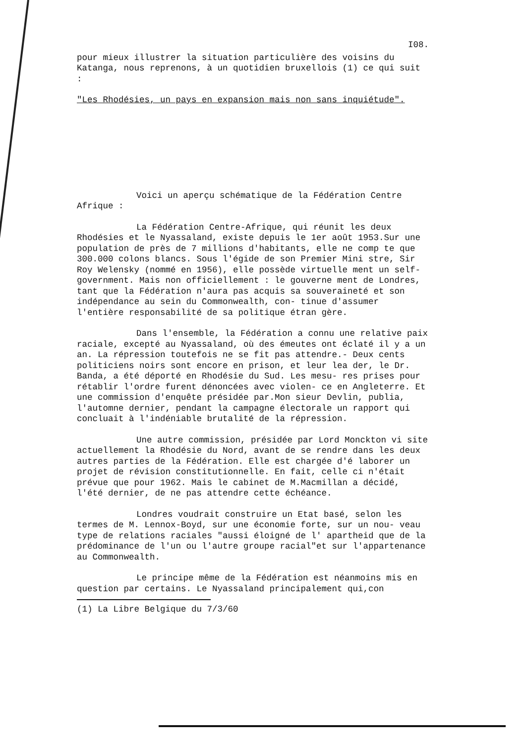I08.
pour mieux illustrer la situation particulière des voisins du Katanga, nous reprenons, à un quotidien bruxellois (1) ce qui suit :
"Les Rhodésies, un pays en expansion mais non sans inquiétude".
Voici un aperçu schématique de la Fédération Centre Afrique :
La Fédération Centre-Afrique, qui réunit les deux Rhodésies et le Nyassaland, existe depuis le 1er août 1953.Sur une population de près de 7 millions d'habitants, elle ne comp te que 300.000 colons blancs. Sous l'égide de son Premier Mini stre, Sir Roy Welensky (nommé en 1956), elle possède virtuelle ment un self-government. Mais non officiellement : le gouverne ment de Londres, tant que la Fédération n'aura pas acquis sa souveraineté et son indépendance au sein du Commonwealth, con- tinue d'assumer l'entière responsabilité de sa politique étran gère.
Dans l'ensemble, la Fédération a connu une relative paix raciale, excepté au Nyassaland, où des émeutes ont éclaté il y a un an. La répression toutefois ne se fit pas attendre.- Deux cents politiciens noirs sont encore en prison, et leur lea der, le Dr. Banda, a été déporté en Rhodésie du Sud. Les mesu- res prises pour rétablir l'ordre furent dénoncées avec violen- ce en Angleterre. Et une commission d'enquête présidée par.Mon sieur Devlin, publia, l'automne dernier, pendant la campagne électorale un rapport qui concluait à l'indéniable brutalité de la répression.
Une autre commission, présidée par Lord Monckton vi site actuellement la Rhodésie du Nord, avant de se rendre dans les deux autres parties de la Fédération. Elle est chargée d'é laborer un projet de révision constitutionnelle. En fait, celle ci n'était prévue que pour 1962. Mais le cabinet de M.Macmillan a décidé, l'été dernier, de ne pas attendre cette échéance.
Londres voudrait construire un Etat basé, selon les termes de M. Lennox-Boyd, sur une économie forte, sur un nou- veau type de relations raciales "aussi éloigné de l' apartheid que de la prédominance de l'un ou l'autre groupe racial"et sur l'appartenance au Commonwealth.
Le principe même de la Fédération est néanmoins mis en question par certains. Le Nyassaland principalement qui,con
(1) La Libre Belgique du 7/3/60